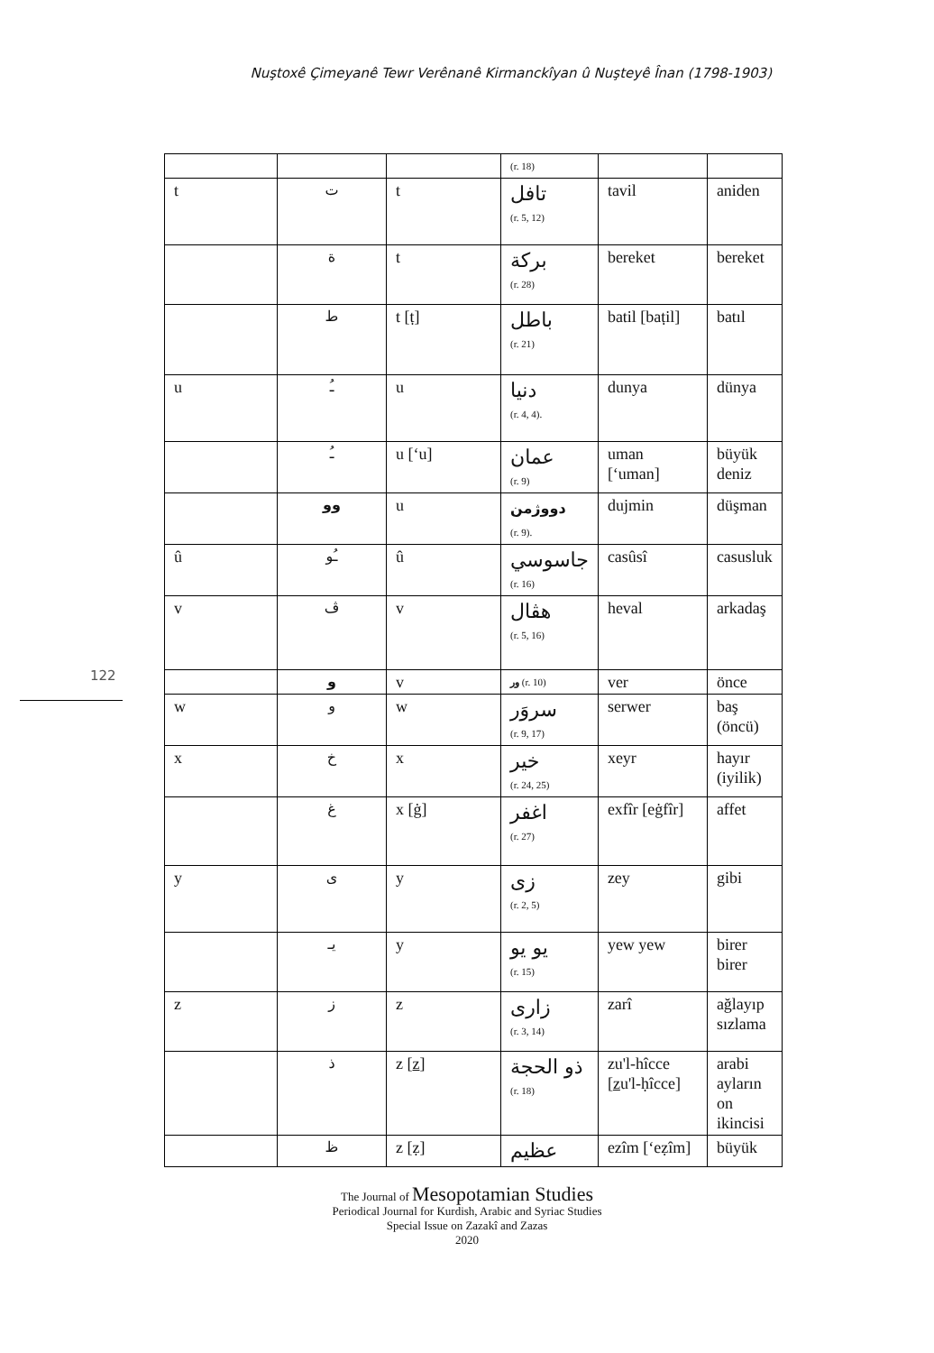Nuştoxê Çimeyanê Tewr Verênanê Kirmanckîyan û Nuşteyê Înan (1798-1903)
122
| | | | (r. 18) | | |
| t | ت | t | تافل (r. 5, 12) | tavil | aniden |
| | ة | t | بركة (r. 28) | bereket | bereket |
| | ط | t [ṭ] | باطل (r. 21) | batil [baṭil] | batıl |
| u | ـُ | u | دنيا (r. 4, 4). | dunya | dünya |
| | ـُ | u [‘u] | عمان (r. 9) | uman [‘uman] | büyük deniz |
| | وو | u | دووژمن (r. 9). | dujmin | düşman |
| û | ـُو | û | جاسوسي (r. 16) | casûsî | casusluk |
| v | ڤ | v | هڤال (r. 5, 16) | heval | arkadaş |
| | و | v | ور (r. 10) | ver | önce |
| w | و | w | سروَر (r. 9, 17) | serwer | baş (öncü) |
| x | خ | x | خير (r. 24, 25) | xeyr | hayır (iyilik) |
| | غ | x [ġ] | اغفر (r. 27) | exfîr [eġfîr] | affet |
| y | ى | y | زى (r. 2, 5) | zey | gibi |
| | يـ | y | يو يو (r. 15) | yew yew | birer birer |
| z | ز | z | زارى (r. 3, 14) | zarî | ağlayıp sızlama |
| | ذ | z [ z ] | ذو الحجة (r. 18) | zu'l-hîcce [ z u'l-ḥîcce] | arabi ayların on ikincisi |
| | ظ | z [ẓ] | عظيم | ezîm [‘eẓîm] | büyük |
The Journal of Mesopotamian Studies
Periodical Journal for Kurdish, Arabic and Syriac Studies
Special Issue on Zazakî and Zazas
2020